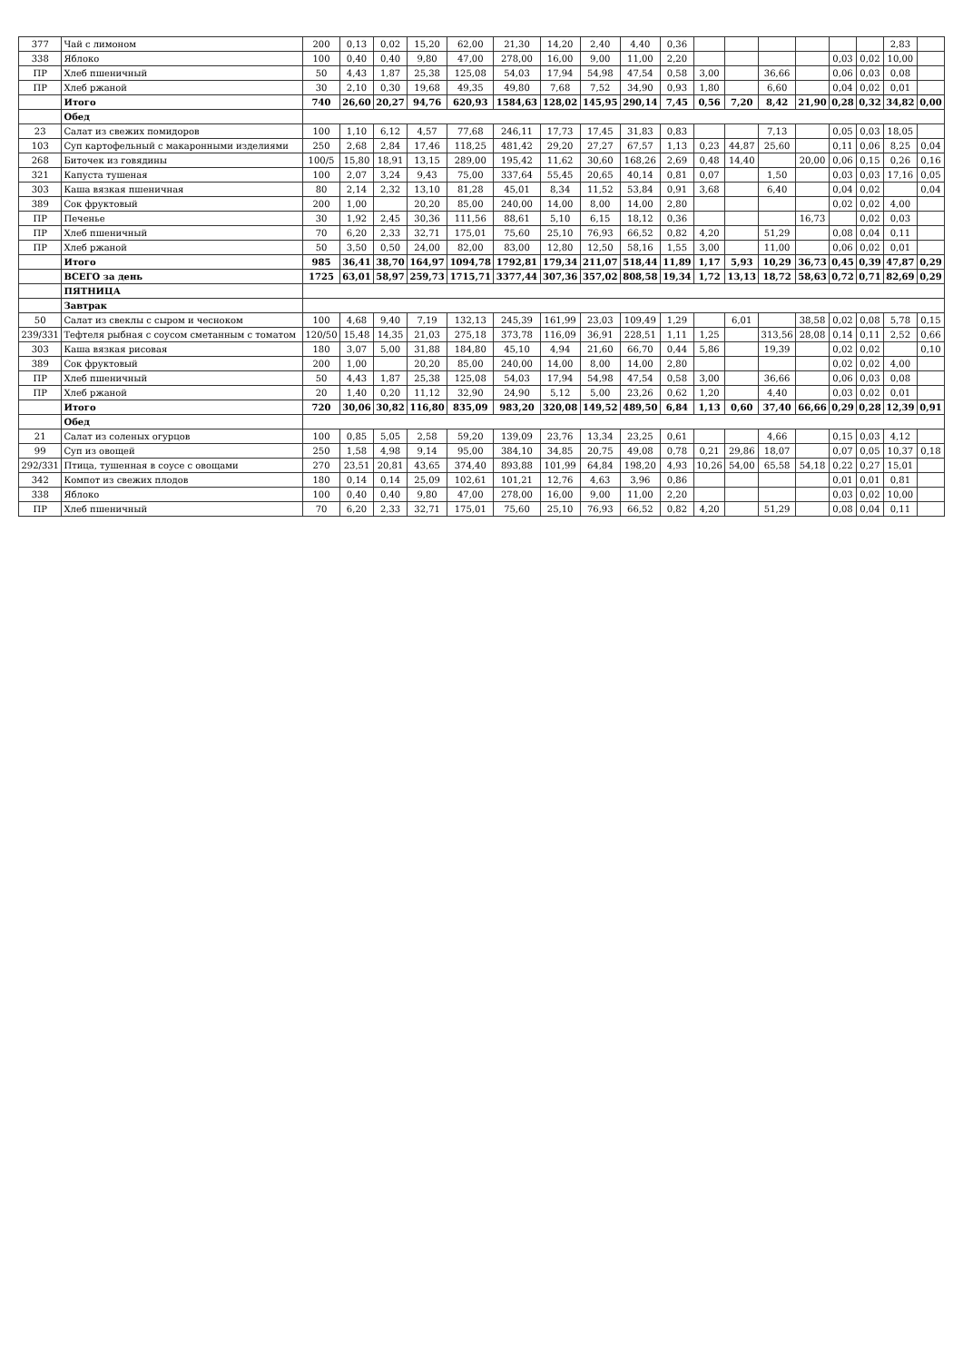| 377 | Чай с лимоном | 200 | 0,13 | 0,02 | 15,20 | 62,00 | 21,30 | 14,20 | 2,40 | 4,40 | 0,36 | | | | | | | 2,83 | |
| 338 | Яблоко | 100 | 0,40 | 0,40 | 9,80 | 47,00 | 278,00 | 16,00 | 9,00 | 11,00 | 2,20 | | | | | 0,03 | 0,02 | 10,00 | |
| ПР | Хлеб пшеничный | 50 | 4,43 | 1,87 | 25,38 | 125,08 | 54,03 | 17,94 | 54,98 | 47,54 | 0,58 | 3,00 | | 36,66 | | 0,06 | 0,03 | 0,08 | |
| ПР | Хлеб ржаной | 30 | 2,10 | 0,30 | 19,68 | 49,35 | 49,80 | 7,68 | 7,52 | 34,90 | 0,93 | 1,80 | | 6,60 | | 0,04 | 0,02 | 0,01 | |
| | Итого | 740 | 26,60 | 20,27 | 94,76 | 620,93 | 1584,63 | 128,02 | 145,95 | 290,14 | 7,45 | 0,56 | 7,20 | 8,42 | 21,90 | 0,28 | 0,32 | 34,82 | 0,00 |
| | Обед | | | | | | | | | | | | | | | | | | |
| 23 | Салат из свежих помидоров | 100 | 1,10 | 6,12 | 4,57 | 77,68 | 246,11 | 17,73 | 17,45 | 31,83 | 0,83 | | | 7,13 | | 0,05 | 0,03 | 18,05 | |
| 103 | Суп картофельный с макаронными изделиями | 250 | 2,68 | 2,84 | 17,46 | 118,25 | 481,42 | 29,20 | 27,27 | 67,57 | 1,13 | 0,23 | 44,87 | 25,60 | | 0,11 | 0,06 | 8,25 | 0,04 |
| 268 | Биточек из говядины | 100/5 | 15,80 | 18,91 | 13,15 | 289,00 | 195,42 | 11,62 | 30,60 | 168,26 | 2,69 | 0,48 | 14,40 | | 20,00 | 0,06 | 0,15 | 0,26 | 0,16 |
| 321 | Капуста тушеная | 100 | 2,07 | 3,24 | 9,43 | 75,00 | 337,64 | 55,45 | 20,65 | 40,14 | 0,81 | 0,07 | | 1,50 | | 0,03 | 0,03 | 17,16 | 0,05 |
| 303 | Каша вязкая пшеничная | 80 | 2,14 | 2,32 | 13,10 | 81,28 | 45,01 | 8,34 | 11,52 | 53,84 | 0,91 | 3,68 | | 6,40 | | 0,04 | 0,02 | | 0,04 |
| 389 | Сок фруктовый | 200 | 1,00 | | 20,20 | 85,00 | 240,00 | 14,00 | 8,00 | 14,00 | 2,80 | | | | | 0,02 | 0,02 | 4,00 | |
| ПР | Печенье | 30 | 1,92 | 2,45 | 30,36 | 111,56 | 88,61 | 5,10 | 6,15 | 18,12 | 0,36 | | | | 16,73 | | 0,02 | 0,03 | |
| ПР | Хлеб пшеничный | 70 | 6,20 | 2,33 | 32,71 | 175,01 | 75,60 | 25,10 | 76,93 | 66,52 | 0,82 | 4,20 | | 51,29 | | 0,08 | 0,04 | 0,11 | |
| ПР | Хлеб ржаной | 50 | 3,50 | 0,50 | 24,00 | 82,00 | 83,00 | 12,80 | 12,50 | 58,16 | 1,55 | 3,00 | | 11,00 | | 0,06 | 0,02 | 0,01 | |
| | Итого | 985 | 36,41 | 38,70 | 164,97 | 1094,78 | 1792,81 | 179,34 | 211,07 | 518,44 | 11,89 | 1,17 | 5,93 | 10,29 | 36,73 | 0,45 | 0,39 | 47,87 | 0,29 |
| | ВСЕГО за день | 1725 | 63,01 | 58,97 | 259,73 | 1715,71 | 3377,44 | 307,36 | 357,02 | 808,58 | 19,34 | 1,72 | 13,13 | 18,72 | 58,63 | 0,72 | 0,71 | 82,69 | 0,29 |
| | ПЯТНИЦА | | | | | | | | | | | | | | | | | | |
| | Завтрак | | | | | | | | | | | | | | | | | | |
| 50 | Салат из свеклы с сыром и чесноком | 100 | 4,68 | 9,40 | 7,19 | 132,13 | 245,39 | 161,99 | 23,03 | 109,49 | 1,29 | | 6,01 | | 38,58 | 0,02 | 0,08 | 5,78 | 0,15 |
| 239/331 | Тефтеля рыбная с соусом сметанным с томатом | 120/50 | 15,48 | 14,35 | 21,03 | 275,18 | 373,78 | 116,09 | 36,91 | 228,51 | 1,11 | 1,25 | | 313,56 | 28,08 | 0,14 | 0,11 | 2,52 | 0,66 |
| 303 | Каша вязкая рисовая | 180 | 3,07 | 5,00 | 31,88 | 184,80 | 45,10 | 4,94 | 21,60 | 66,70 | 0,44 | 5,86 | | 19,39 | | 0,02 | 0,02 | | 0,10 |
| 389 | Сок фруктовый | 200 | 1,00 | | 20,20 | 85,00 | 240,00 | 14,00 | 8,00 | 14,00 | 2,80 | | | | | 0,02 | 0,02 | 4,00 | |
| ПР | Хлеб пшеничный | 50 | 4,43 | 1,87 | 25,38 | 125,08 | 54,03 | 17,94 | 54,98 | 47,54 | 0,58 | 3,00 | | 36,66 | | 0,06 | 0,03 | 0,08 | |
| ПР | Хлеб ржаной | 20 | 1,40 | 0,20 | 11,12 | 32,90 | 24,90 | 5,12 | 5,00 | 23,26 | 0,62 | 1,20 | | 4,40 | | 0,03 | 0,02 | 0,01 | |
| | Итого | 720 | 30,06 | 30,82 | 116,80 | 835,09 | 983,20 | 320,08 | 149,52 | 489,50 | 6,84 | 1,13 | 0,60 | 37,40 | 66,66 | 0,29 | 0,28 | 12,39 | 0,91 |
| | Обед | | | | | | | | | | | | | | | | | | |
| 21 | Салат из соленых огурцов | 100 | 0,85 | 5,05 | 2,58 | 59,20 | 139,09 | 23,76 | 13,34 | 23,25 | 0,61 | | | 4,66 | | 0,15 | 0,03 | 4,12 | |
| 99 | Суп из овощей | 250 | 1,58 | 4,98 | 9,14 | 95,00 | 384,10 | 34,85 | 20,75 | 49,08 | 0,78 | 0,21 | 29,86 | 18,07 | | 0,07 | 0,05 | 10,37 | 0,18 |
| 292/331 | Птица, тушенная в соусе с овощами | 270 | 23,51 | 20,81 | 43,65 | 374,40 | 893,88 | 101,99 | 64,84 | 198,20 | 4,93 | 10,26 | 54,00 | 65,58 | 54,18 | 0,22 | 0,27 | 15,01 | |
| 342 | Компот из свежих плодов | 180 | 0,14 | 0,14 | 25,09 | 102,61 | 101,21 | 12,76 | 4,63 | 3,96 | 0,86 | | | | | 0,01 | 0,01 | 0,81 | |
| 338 | Яблоко | 100 | 0,40 | 0,40 | 9,80 | 47,00 | 278,00 | 16,00 | 9,00 | 11,00 | 2,20 | | | | | 0,03 | 0,02 | 10,00 | |
| ПР | Хлеб пшеничный | 70 | 6,20 | 2,33 | 32,71 | 175,01 | 75,60 | 25,10 | 76,93 | 66,52 | 0,82 | 4,20 | | 51,29 | | 0,08 | 0,04 | 0,11 | |